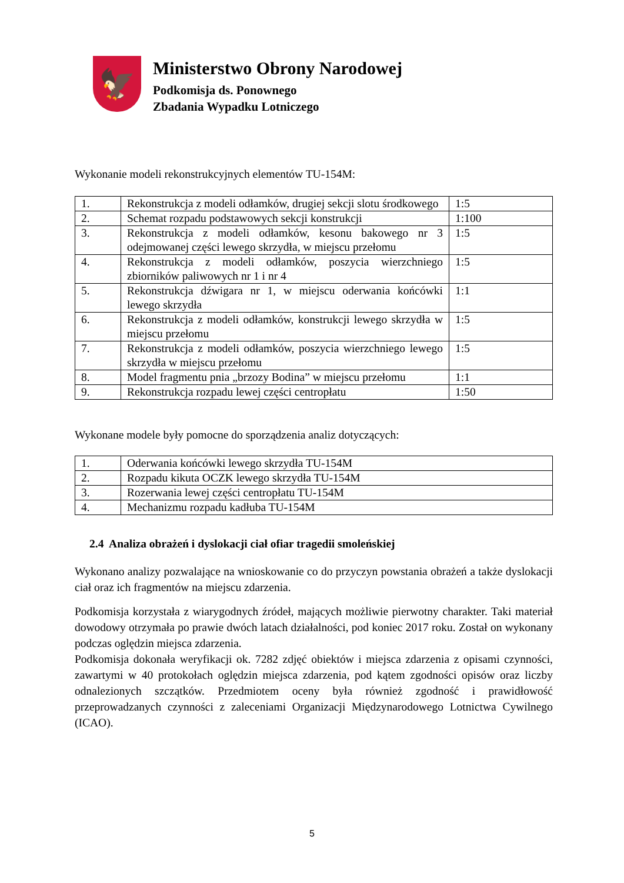🦅
Ministerstwo Obrony Narodowej
Podkomisja ds. Ponownego
Zbadania Wypadku Lotniczego
Wykonanie modeli rekonstrukcyjnych elementów TU-154M:
| 1. | Rekonstrukcja z modeli odłamków, drugiej sekcji slotu środkowego | 1:5 |
| 2. | Schemat rozpadu podstawowych sekcji konstrukcji | 1:100 |
| 3. | Rekonstrukcja z modeli odłamków, kesonu bakowego nr 3 odejmowanej części lewego skrzydła, w miejscu przełomu | 1:5 |
| 4. | Rekonstrukcja z modeli odłamków, poszycia wierzchniego zbiorników paliwowych nr 1 i nr 4 | 1:5 |
| 5. | Rekonstrukcja dźwigara nr 1, w miejscu oderwania końcówki lewego skrzydła | 1:1 |
| 6. | Rekonstrukcja z modeli odłamków, konstrukcji lewego skrzydła w miejscu przełomu | 1:5 |
| 7. | Rekonstrukcja z modeli odłamków, poszycia wierzchniego lewego skrzydła w miejscu przełomu | 1:5 |
| 8. | Model fragmentu pnia „brzozy Bodina” w miejscu przełomu | 1:1 |
| 9. | Rekonstrukcja rozpadu lewej części centropłatu | 1:50 |
Wykonane modele były pomocne do sporządzenia analiz dotyczących:
| 1. | Oderwania końcówki lewego skrzydła TU-154M |
| 2. | Rozpadu kikuta OCZK lewego skrzydła TU-154M |
| 3. | Rozerwania lewej części centropłatu TU-154M |
| 4. | Mechanizmu rozpadu kadłuba TU-154M |
2.4 Analiza obrażeń i dyslokacji ciał ofiar tragedii smoleńskiej
Wykonano analizy pozwalające na wnioskowanie co do przyczyn powstania obrażeń a także dyslokacji ciał oraz ich fragmentów na miejscu zdarzenia.
Podkomisja korzystała z wiarygodnych źródeł, mających możliwie pierwotny charakter. Taki materiał dowodowy otrzymała po prawie dwóch latach działalności, pod koniec 2017 roku. Został on wykonany podczas oględzin miejsca zdarzenia.
Podkomisja dokonała weryfikacji ok. 7282 zdjęć obiektów i miejsca zdarzenia z opisami czynności, zawartymi w 40 protokołach oględzin miejsca zdarzenia, pod kątem zgodności opisów oraz liczby odnalezionych szczątków. Przedmiotem oceny była również zgodność i prawidłowość przeprowadzanych czynności z zaleceniami Organizacji Międzynarodowego Lotnictwa Cywilnego (ICAO).
5